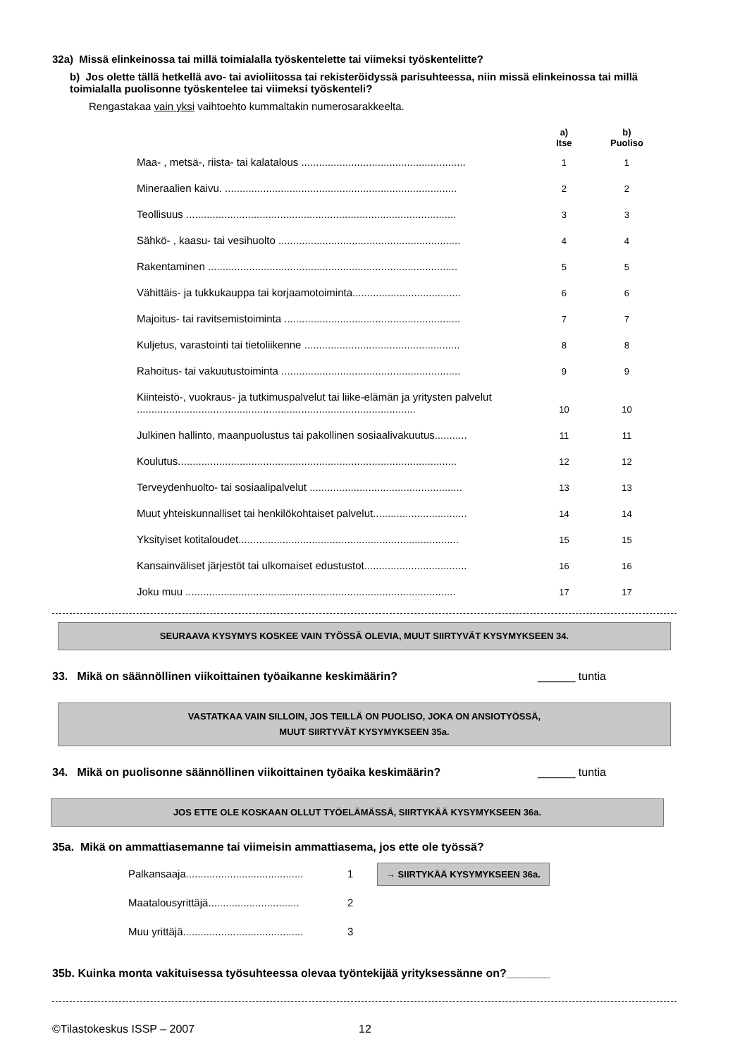32a) Missä elinkeinossa tai millä toimialalla työskentelette tai viimeksi työskentelitte?
b) Jos olette tällä hetkellä avo- tai avioliitossa tai rekisteröidyssä parisuhteessa, niin missä elinkeinossa tai millä toimialalla puolisonne työskentelee tai viimeksi työskenteli?
Rengastakaa vain yksi vaihtoehto kummaltakin numerosarakkeelta.
| | a) Itse | b) Puoliso |
| --- | --- | --- |
| Maa- , metsä-, riista- tai kalatalous ........................................................ | 1 | 1 |
| Mineraalien kaivu. ............................................................................... | 2 | 2 |
| Teollisuus ............................................................................................ | 3 | 3 |
| Sähkö- , kaasu- tai vesihuolto .............................................................. | 4 | 4 |
| Rakentaminen ..................................................................................... | 5 | 5 |
| Vähittäis- ja tukkukauppa tai korjaamotoiminta..................................... | 6 | 6 |
| Majoitus- tai ravitsemistoiminta ............................................................ | 7 | 7 |
| Kuljetus, varastointi tai tietoliikenne ..................................................... | 8 | 8 |
| Rahoitus- tai vakuutustoiminta ............................................................. | 9 | 9 |
| Kiinteistö-, vuokraus- ja tutkimuspalvelut tai liike-elämän ja yritysten palvelut ............................................................................................... | 10 | 10 |
| Julkinen hallinto, maanpuolustus tai pakollinen sosiaalivakuutus........... | 11 | 11 |
| Koulutus............................................................................................... | 12 | 12 |
| Terveydenhuolto- tai sosiaalipalvelut .................................................... | 13 | 13 |
| Muut yhteiskunnalliset tai henkilökohtaiset palvelut................................ | 14 | 14 |
| Yksityiset kotitaloudet........................................................................... | 15 | 15 |
| Kansainväliset järjestöt tai ulkomaiset edustustot................................... | 16 | 16 |
| Joku muu ............................................................................................ | 17 | 17 |
SEURAAVA KYSYMYS KOSKEE VAIN TYÖSSÄ OLEVIA, MUUT SIIRTYVÄT KYSYMYKSEEN 34.
33. Mikä on säännöllinen viikoittainen työaikanne keskimäärin? ______ tuntia
VASTATKAA VAIN SILLOIN, JOS TEILLÄ ON PUOLISO, JOKA ON ANSIOTYÖSSÄ,
MUUT SIIRTYVÄT KYSYMYKSEEN 35a.
34. Mikä on puolisonne säännöllinen viikoittainen työaika keskimäärin? ______ tuntia
JOS ETTE OLE KOSKAAN OLLUT TYÖELÄMÄSSÄ, SIIRTYKÄÄ KYSYMYKSEEN 36a.
35a. Mikä on ammattiasemanne tai viimeisin ammattiasema, jos ette ole työssä?
| Palkansaaja........................................ | 1 | → SIIRTYKÄÄ KYSYMYKSEEN 36a. |
| Maatalousyrittäjä............................... | 2 | |
| Muu yrittäjä......................................... | 3 | |
35b. Kuinka monta vakituisessa työsuhteessa olevaa työntekijää yrityksessänne on?_______
©Tilastokeskus ISSP – 2007 12